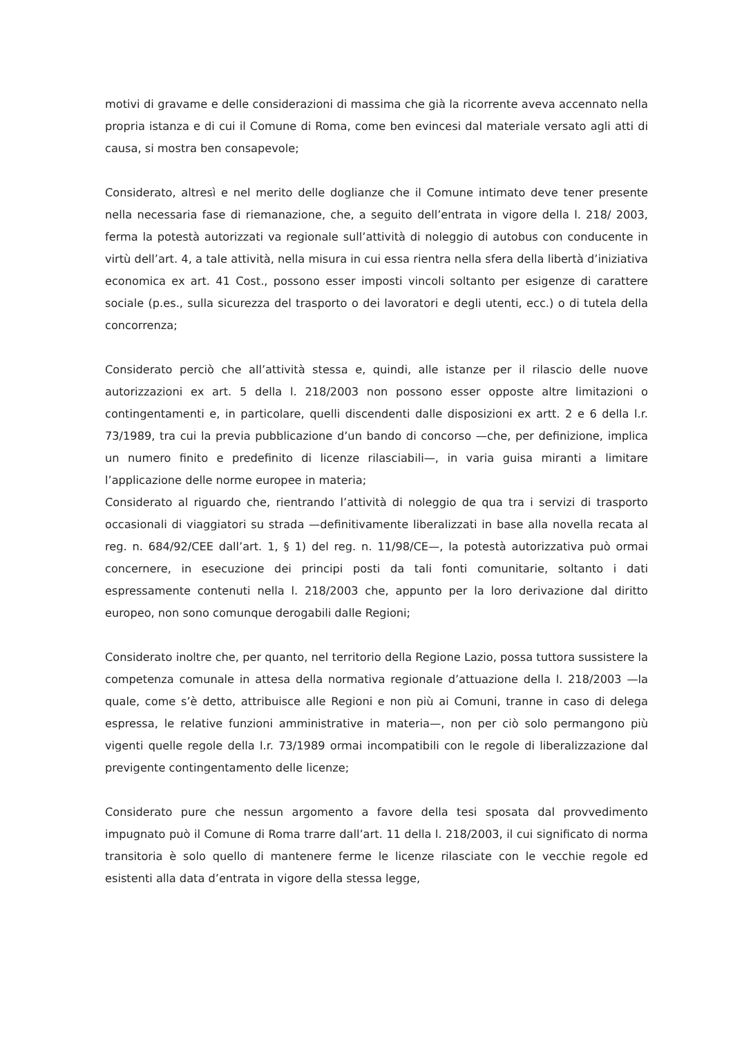motivi di gravame e delle considerazioni di massima che già la ricorrente aveva accennato nella propria istanza e di cui il Comune di Roma, come ben evincesi dal materiale versato agli atti di causa, si mostra ben consapevole;
Considerato, altresì e nel merito delle doglianze che il Comune intimato deve tener presente nella necessaria fase di riemanazione, che, a seguito dell’entrata in vigore della l. 218/ 2003, ferma la potestà autorizzati va regionale sull’attività di noleggio di autobus con conducente in virtù dell’art. 4, a tale attività, nella misura in cui essa rientra nella sfera della libertà d’iniziativa economica ex art. 41 Cost., possono esser imposti vincoli soltanto per esigenze di carattere sociale (p.es., sulla sicurezza del trasporto o dei lavoratori e degli utenti, ecc.) o di tutela della concorrenza;
Considerato perciò che all’attività stessa e, quindi, alle istanze per il rilascio delle nuove autorizzazioni ex art. 5 della l. 218/2003 non possono esser opposte altre limitazioni o contingentamenti e, in particolare, quelli discendenti dalle disposizioni ex artt. 2 e 6 della l.r. 73/1989, tra cui la previa pubblicazione d’un bando di concorso —che, per definizione, implica un numero finito e predefinito di licenze rilasciabili—, in varia guisa miranti a limitare l’applicazione delle norme europee in materia;
Considerato al riguardo che, rientrando l’attività di noleggio de qua tra i servizi di trasporto occasionali di viaggiatori su strada —definitivamente liberalizzati in base alla novella recata al reg. n. 684/92/CEE dall’art. 1, § 1) del reg. n. 11/98/CE—, la potestà autorizzativa può ormai concernere, in esecuzione dei principi posti da tali fonti comunitarie, soltanto i dati espressamente contenuti nella l. 218/2003 che, appunto per la loro derivazione dal diritto europeo, non sono comunque derogabili dalle Regioni;
Considerato inoltre che, per quanto, nel territorio della Regione Lazio, possa tuttora sussistere la competenza comunale in attesa della normativa regionale d’attuazione della l. 218/2003 —la quale, come s’è detto, attribuisce alle Regioni e non più ai Comuni, tranne in caso di delega espressa, le relative funzioni amministrative in materia—, non per ciò solo permangono più vigenti quelle regole della l.r. 73/1989 ormai incompatibili con le regole di liberalizzazione dal previgente contingentamento delle licenze;
Considerato pure che nessun argomento a favore della tesi sposata dal provvedimento impugnato può il Comune di Roma trarre dall’art. 11 della l. 218/2003, il cui significato di norma transitoria è solo quello di mantenere ferme le licenze rilasciate con le vecchie regole ed esistenti alla data d’entrata in vigore della stessa legge,